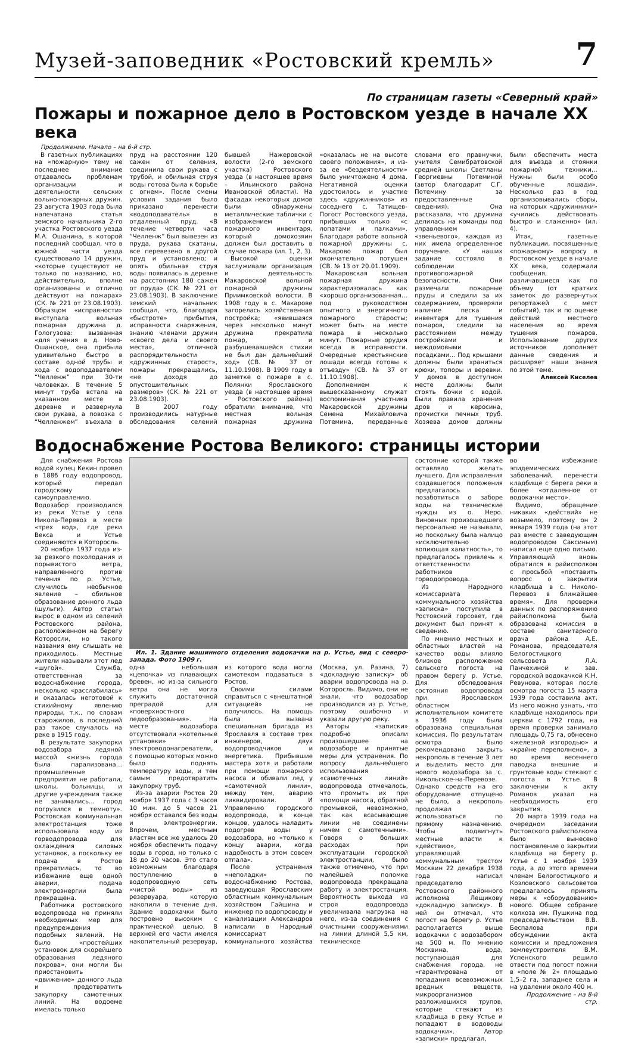Музей-заповедник «Ростовский кремль»
7
По страницам газеты «Северный край»
Пожары и пожарное дело в Ростовском уезде в начале XX века
Продолжение. Начало – на 6-й стр.
В газетных публикациях на «пожарную» тему не последнее внимание отдавалось проблемам организации и деятельности сельских вольно-пожарных дружин. 23 августа 1903 года была напечатана статья земского начальника 2-го участка Ростовского уезда М.А. Ошанина, в которой последний сообщал, что в южной части уезда существовало 14 дружин, «которые существуют не только по названию, но, действительно, вполне организованы и отлично действуют на пожарах» (СК. № 221 от 23.08.1903). Образцом «исправности» выступала вольная пожарная дружина д. Гологузова: вызванная «для учения в д. Ново-Ошанское, она прибыла удивительно быстро в составе одной трубы и хода с водоподавателем “Челленж” при 30-ти человеках. В течение 5 минут труба встала на указанном месте в деревне и развернула свои рукава, а повозка с “Челленжем” въехала в пруд на расстоянии 120 сажен от селения, соединила свои рукава с трубой, и обильная струя воды готова была к борьбе с огнем». После смены условия задания было приказано перенести «водоподаватель» в отдаленный пруд. «В течение четверти часа “Челленж” был вывезен из пруда, рукава скатаны, все перевезено в другой пруд и установлено; и опять обильная струя воды появилась в деревне на расстоянии 180 сажен от пруда» (СК. № 221 от 23.08.1903). В заключение земский начальник сообщал, что, благодаря «быстроте» прибытия, исправности снаряжения, знанию членами дружин «своего дела и своего места», отличной распорядительности «дружинных старост», пожары прекращались, «не доходя до опустошительных размеров» (СК. № 221 от 23.08.1903).
В 2007 году производились натурные обследования селений бывшей Нажеровской волости (2-го земского участка) Ростовского уезда (в настоящее время – Ильинского района Ивановской области). На фасадах некоторых домов были обнаружены металлические таблички с изображением того пожарного инвентаря, который домохозяин должен был доставить в случае пожара (ил. 1, 2, 3).
Высокой оценки заслуживали организация и деятельность Макаровской вольной пожарной дружины Приимковской волости. В 1908 году в с. Макарове загорелась хозяйственная постройка; «явившаяся через несколько минут дружина прекратила пожар, и разбушевавшейся стихии не был дан дальнейший ход» (СВ. № 37 от 11.10.1908). В 1909 году в заметке о пожаре в с. Полянки Ярославского уезда (в настоящее время – Ростовского района) обратили внимание, что местная вольная пожарная дружина «оказалась не на высоте своего положения», и из-за ее «бездеятельности» было уничтожено 4 дома. Негативной оценки удостоилось и участие здесь «дружинников» из соседнего с. Татищев-Погост Ростовского уезда, прибывших только «с лопатами и палками». Благодаря работе вольной пожарной дружины с. Макарово пожар был окончательно потушен (СВ. № 13 от 20.01.1909).
Макаровская вольная пожарная дружина характеризовалась как «хорошо организованная… под руководством опытного и энергичного пожарного старосты; может быть на месте пожара в несколько минут. Пожарные орудия всегда в исправности. Очередные крестьянские лошади всегда готовы к отъезду» (СВ. № 37 от 11.10.1908).
Дополнением к вышесказанному служат воспоминания участника Макаровской дружины Семена Михайловича Потемина, переданные словами его правнучки, учителя Семибратовской средней школы Светланы Георгиевны Потеминой (автор благодарит С.Г. Потемину за предоставленные сведения). Она рассказала, что дружина делилась на команды под управлением «звеньевого», каждая из них имела определенное поручение. «У наших задание состояло в соблюдении противопожарной безопасности. Они размечали пожарные пруды и следили за их содержанием, проверяли наличие песка и инвентаря для тушения пожаров, следили за расстоянием между постройками и междомовыми посадками… Под крышами должны были храниться крюки, топоры и веревки. У домов в доступном месте должны были стоять бочки с водой. Были правила хранения дров и керосина, прочистки печных труб. Хозяева домов должны были обеспечить места для въезда и стоянки пожарной техники… Нужны были особо обученные лошади». Несколько раз в год организовывались сборы, на которых «дружинники» «учились действовать быстро и слаженно» (ил. 4).
Итак, газетные публикации, посвященные «пожарному» вопросу в Ростовском уезде в начале XX века, содержали сообщения, различавшиеся как по объему (от кратких заметок до развернутых репортажей с мест событий), так и по оценке действий местного населения во время тушения пожаров. Использование других источников дополняет данные сведения и расширяет наши знания по этой теме.
Алексей Киселев
Водоснабжение Ростова Великого: страницы истории
Для снабжения Ростова водой купец Кекин провел в 1886 году водопровод, который передал городскому самоуправлению. Водозабор производился из реки Устье у села Никола-Перевоз в месте «трех вод», где реки Векса и Устье соединяются в Которосль.
20 ноября 1937 года из-за резкого похолодания и порывистого ветра, направленного против течения по р. Устье, случилось необычное явление – обильное образование донного льда (шульги). Автор статьи вырос в одном из селений Ростовского района, расположенном на берегу Которосли, но такого названия ему слышать не приходилось. Местные жители называли этот лед «шугой». Служба, ответственная за водоснабжение города, несколько «расслабилась» и оказалась неготовой к стихийному явлению природы, т.к., по словам старожилов, в последний раз такое случалось на реке в 1915 году.
В результате закупорки водозабора ледяной массой «жизнь города была парализована… промышленные предприятия не работали, школы, больницы, и другие учреждения также не занимались… город погрузился в темноту». Ростовская коммунальная электростанция тоже использовала воду из горводопровода для охлаждения силовых установок, а поскольку ее подача в Ростов прекратилась, то во избежание еще одной аварии, подача электроэнергии была прекращена.
Работники ростовского водопровода не приняли необходимых мер для предупреждения подобных явлений. Не было «простейших установок для скорейшего образования ледяного покрова», они могли бы приостановить «движение» донного льда и предотвратить закупорку самотечных линий. На водоеме имелась только
Ил. 1. Здание машинного отделения водокачки на р. Устье, вид с северо-запада. Фото 1909 г.
одна небольшая «цепочка» из плавающих бревен, но из-за сильного ветра она не могла служить достаточной преградой для «поверхностного ледообразования». На месте водозабора отсутствовали «котельные установки» и электроводонагреватели, с помощью которых можно было поднять температуру воды, и тем самым предотвратить закупорку труб.
Из-за аварии Ростов 20 ноября 1937 года с 3 часов 10 мин. до 5 часов 21 ноября оставался без воды и электроэнергии. Впрочем, местным властям все же удалось 20 ноября обеспечить подачу воды в город, но только с 18 до 20 часов. Это стало возможным благодаря поступлению в водопроводную сеть «чистой воды» из резервуара, которую накопили в течение дня. Здание водокачки было построено высоким с практической целью. В верхней его части имелся накопительный резервуар, из которого вода могла самотеком подаваться в Ростов.
Своими силами справиться с «внештатной ситуацией» не получилось. На помощь была вызвана специальная бригада из Ярославля в составе трех инженеров, двух водопроводчиков и энергетика. Прибывшие мастера хотя и работали при помощи пожарного насоса и обивали лед у «самотечной линии», между тем, аварию ликвидировали. И Управлению городского водопровода, в конце концов, удалось наладить подогрев воды у водозабора, но «только к концу аварии, когда надобность в этом совсем отпала».
После устранения «неполадки» по водоснабжению Ростова, заведующая Ярославским областным коммунальным хозяйством Гайшина и инженер по водопроводу и канализации Александров написали в Народный комиссариат коммунального хозяйства (Москва, ул. Разина, 7) «докладную записку» об аварии водопровода на р. Которосль. Видимо, они не знали, что водозабор производился из р. Устье, поэтому ошибочно и указали другую реку.
Авторы «записки» подробно описали произошедшее на водозаборе и принятые меры для устранения. По вопросу дальнейшего использования «самотечных линий» водопровода отмечалось, что промыть их при «помощи насоса, обратной промывкой, невозможно, так как всасывающие линии не соединены ничем с самотечными». Говоря о больших расходах при эксплуатации городской электростанции, было также отмечено, что при малейшей поломке водопровода прекращала работу и электростанция. Вероятность выхода из строя водопровода увеличивала нагрузка на него, из-за соединения с очистными сооружениями на линии длиной 5,5 км, техническое
состояние которой также оставляло желать лучшего. Для исправления создавшегося положения предлагалось позаботиться о заборе воды на технические нужды из о. Неро. Виновных произошедшего персонально не называли, но поскольку была налицо «исключительно вопиющая халатность», то предлагалось привлечь к ответственности работников горводопровода.
Из Народного комиссариата коммунального хозяйства «записка» поступила в Ростовский горсовет, где документ был принят к сведению.
По мнению местных и областных властей на качество воды влияло близкое расположение сельского погоста на правом берегу р. Устье. Для обследования состояния водопровода при Ярославском областном исполнительном комитете в 1936 году была образована специальная комиссия. По результатам осмотра было рекомендовано закрыть некрополь в течение 3 лет и выделить место для нового водозабора за с. Никольское-на-Перевозе. Однако средств на его оборудование отпущено не было, а некрополь продолжал использоваться по прямому назначению. Чтобы подвигнуть местные власти к «действию», управляющий коммунальным трестом Москвин 22 декабря 1938 года написал председателю Ростовского районного исполкома Лещикову «докладную записку». В ней он отмечал, что погост на берегу р. Устье располагается выше водокачки с водозабором на 500 м. По мнению Москвина, вода, поступающая для снабжения города, не «гарантирована от попадания всевозможных вредных веществ, микроорганизмов разложившихся трупов, которые стекают из кладбища в реку Устье и попадают в водоводы водокачки». Автор «записки» предлагал,
во избежание эпидемических заболеваний, перенести кладбище с берега реки в более «отдаленное от водокачки место».
Видимо, обращение никаких «действий» не возымело, поэтому он 2 января 1939 года (на этот раз вместе с заведующим водопроводом Саксиным) написал еще одно письмо. Управляющий вновь обратился в райисполком с просьбой «поставить вопрос о закрытии кладбища в с. Николо-Перевоз в ближайшее время». Для проверки данных по распоряжению райисполкома была образована комиссия в составе санитарного врача района А.Е. Романова, председателя Белогостицкого сельсовета Л.А. Панчехиной и зав. городской водокачкой К.Н. Ревунова, которая после осмотра погоста 15 марта 1939 года составила акт. Из него можно узнать, что кладбище находилось при церкви с 1792 года, на время проверки занимало площадь 0,75 га, обнесено «железной изгородью» и «крайне переполнено», а во время весеннего паводка внешние и грунтовые воды стекают с погоста в Устье. В заключении к акту Романов указал на необходимость его закрытия.
20 марта 1939 года на очередном заседании Ростовского райисполкома было вынесено постановление о закрытии кладбища на берегу р. Устье с 1 ноября 1939 года, а до этого времени членам Белогостицкого и Козловского сельсоветов предлагалось принять меры к «оборудованию» нового. Общее собрание колхоза им. Пушкина под председательством В.В. Беспалова при обсуждении акта комиссии и предложения землеустроителя В.М. Успенского решило отвести под погост пожни в «поле № 2» площадью 1,5–2 га, западнее села и на удалении около 400 м.
Продолжение – на 8-й стр.